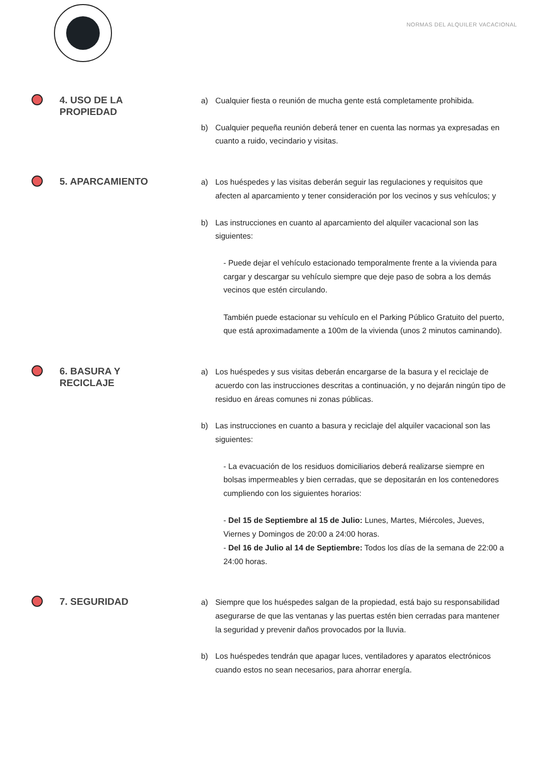NORMAS DEL ALQUILER VACACIONAL
4. USO DE LA
PROPIEDAD
a) Cualquier fiesta o reunión de mucha gente está completamente prohibida.
b) Cualquier pequeña reunión deberá tener en cuenta las normas ya expresadas en cuanto a ruido, vecindario y visitas.
5. APARCAMIENTO
a) Los huéspedes y las visitas deberán seguir las regulaciones y requisitos que afecten al aparcamiento y tener consideración por los vecinos y sus vehículos; y
b) Las instrucciones en cuanto al aparcamiento del alquiler vacacional son las siguientes:
- Puede dejar el vehículo estacionado temporalmente frente a la vivienda para cargar y descargar su vehículo siempre que deje paso de sobra a los demás vecinos que estén circulando.
También puede estacionar su vehículo en el Parking Público Gratuito del puerto, que está aproximadamente a 100m de la vivienda (unos 2 minutos caminando).
6. BASURA Y
RECICLAJE
a) Los huéspedes y sus visitas deberán encargarse de la basura y el reciclaje de acuerdo con las instrucciones descritas a continuación, y no dejarán ningún tipo de residuo en áreas comunes ni zonas públicas.
b) Las instrucciones en cuanto a basura y reciclaje del alquiler vacacional son las siguientes:
- La evacuación de los residuos domiciliarios deberá realizarse siempre en bolsas impermeables y bien cerradas, que se depositarán en los contenedores cumpliendo con los siguientes horarios:
- Del 15 de Septiembre al 15 de Julio: Lunes, Martes, Miércoles, Jueves, Viernes y Domingos de 20:00 a 24:00 horas.
- Del 16 de Julio al 14 de Septiembre: Todos los días de la semana de 22:00 a 24:00 horas.
7. SEGURIDAD
a) Siempre que los huéspedes salgan de la propiedad, está bajo su responsabilidad asegurarse de que las ventanas y las puertas estén bien cerradas para mantener la seguridad y prevenir daños provocados por la lluvia.
b) Los huéspedes tendrán que apagar luces, ventiladores y aparatos electrónicos cuando estos no sean necesarios, para ahorrar energía.